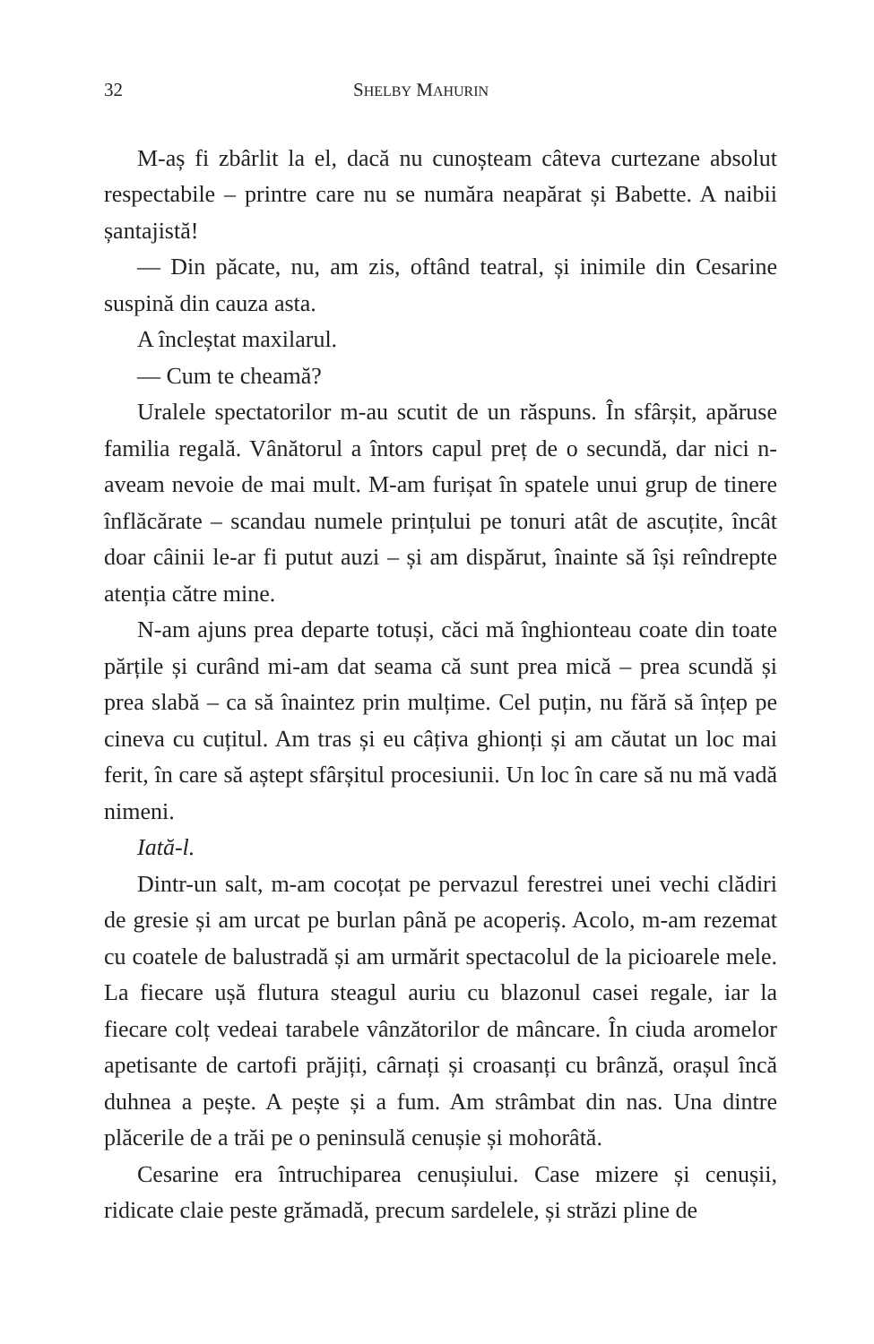32 SHELBY MAHURIN
M-aș fi zbârlit la el, dacă nu cunoșteam câteva curtezane absolut respectabile – printre care nu se număra neapărat și Babette. A naibii șantajistă!
— Din păcate, nu, am zis, oftând teatral, și inimile din Cesarine suspină din cauza asta.
A încleștat maxilarul.
— Cum te cheamă?
Uralele spectatorilor m-au scutit de un răspuns. În sfârșit, apăruse familia regală. Vânătorul a întors capul preț de o secundă, dar nici n-aveam nevoie de mai mult. M-am furișat în spatele unui grup de tinere înflăcărate – scandau numele prințului pe tonuri atât de ascuțite, încât doar câinii le-ar fi putut auzi – și am dispărut, înainte să își reîndrepte atenția către mine.
N-am ajuns prea departe totuși, căci mă înghionteau coate din toate părțile și curând mi-am dat seama că sunt prea mică – prea scundă și prea slabă – ca să înaintez prin mulțime. Cel puțin, nu fără să înțep pe cineva cu cuțitul. Am tras și eu câțiva ghionți și am căutat un loc mai ferit, în care să aștept sfârșitul procesiunii. Un loc în care să nu mă vadă nimeni.
Iată-l.
Dintr-un salt, m-am cocoțat pe pervazul ferestrei unei vechi clădiri de gresie și am urcat pe burlan până pe acoperiș. Acolo, m-am rezemat cu coatele de balustradă și am urmărit spectacolul de la picioarele mele. La fiecare ușă flutura steagul auriu cu blazonul casei regale, iar la fiecare colț vedeai tarabele vânzătorilor de mâncare. În ciuda aromelor apetisante de cartofi prăjiți, cârnați și croasanți cu brânză, orașul încă duhnea a pește. A pește și a fum. Am strâmbat din nas. Una dintre plăcerile de a trăi pe o peninsulă cenușie și mohorâtă.
Cesarine era întruchiparea cenușiului. Case mizere și cenușii, ridicate claie peste grămadă, precum sardelele, și străzi pline de